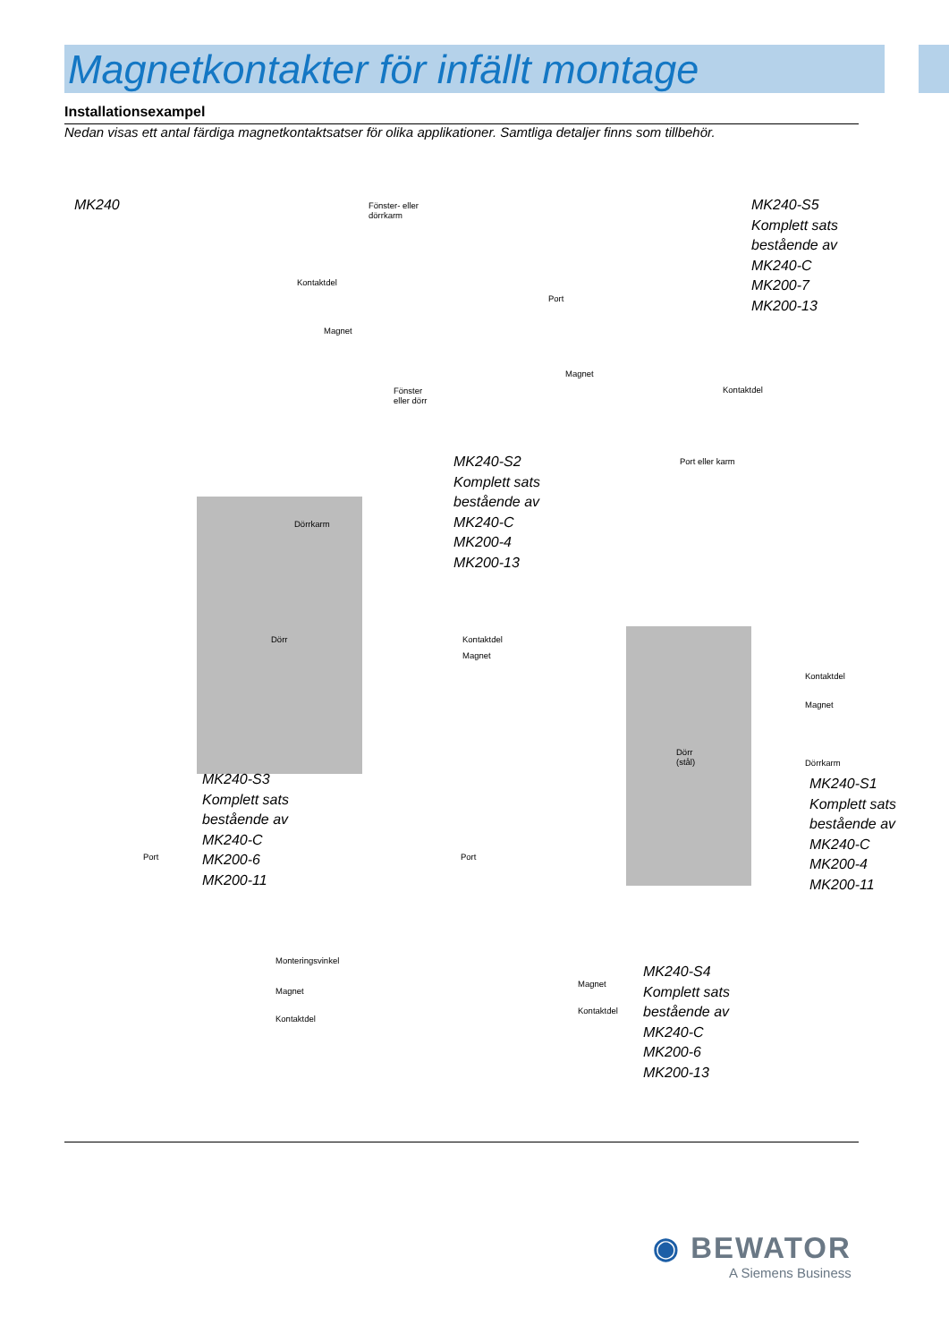Magnetkontakter för infällt montage
Installationsexampel
Nedan visas ett antal färdiga magnetkontaktsatser för olika applikationer. Samtliga detaljer finns som tillbehör.
MK240
Fönster- eller
dörrkarm
Kontaktdel
Magnet
Fönster
eller dörr
MK240-S5
Komplett sats
bestående av
MK240-C
MK200-7
MK200-13
Port
Magnet
Kontaktdel
Port eller karm
MK240-S2
Komplett sats
bestående av
MK240-C
MK200-4
MK200-13
Dörrkarm
Dörr Kontaktdel
Magnet
Kontaktdel
Magnet
Dörr
(stål)
Dörrkarm
MK240-S1
Komplett sats
bestående av
MK240-C
MK200-4
MK200-11
MK240-S3
Komplett sats
bestående av
MK240-C
MK200-6
MK200-11
Port
Monteringsvinkel
Magnet
Kontaktdel
Port
Magnet
Kontaktdel
MK240-S4
Komplett sats
bestående av
MK240-C
MK200-6
MK200-13
◉ BEWATOR
A Siemens Business